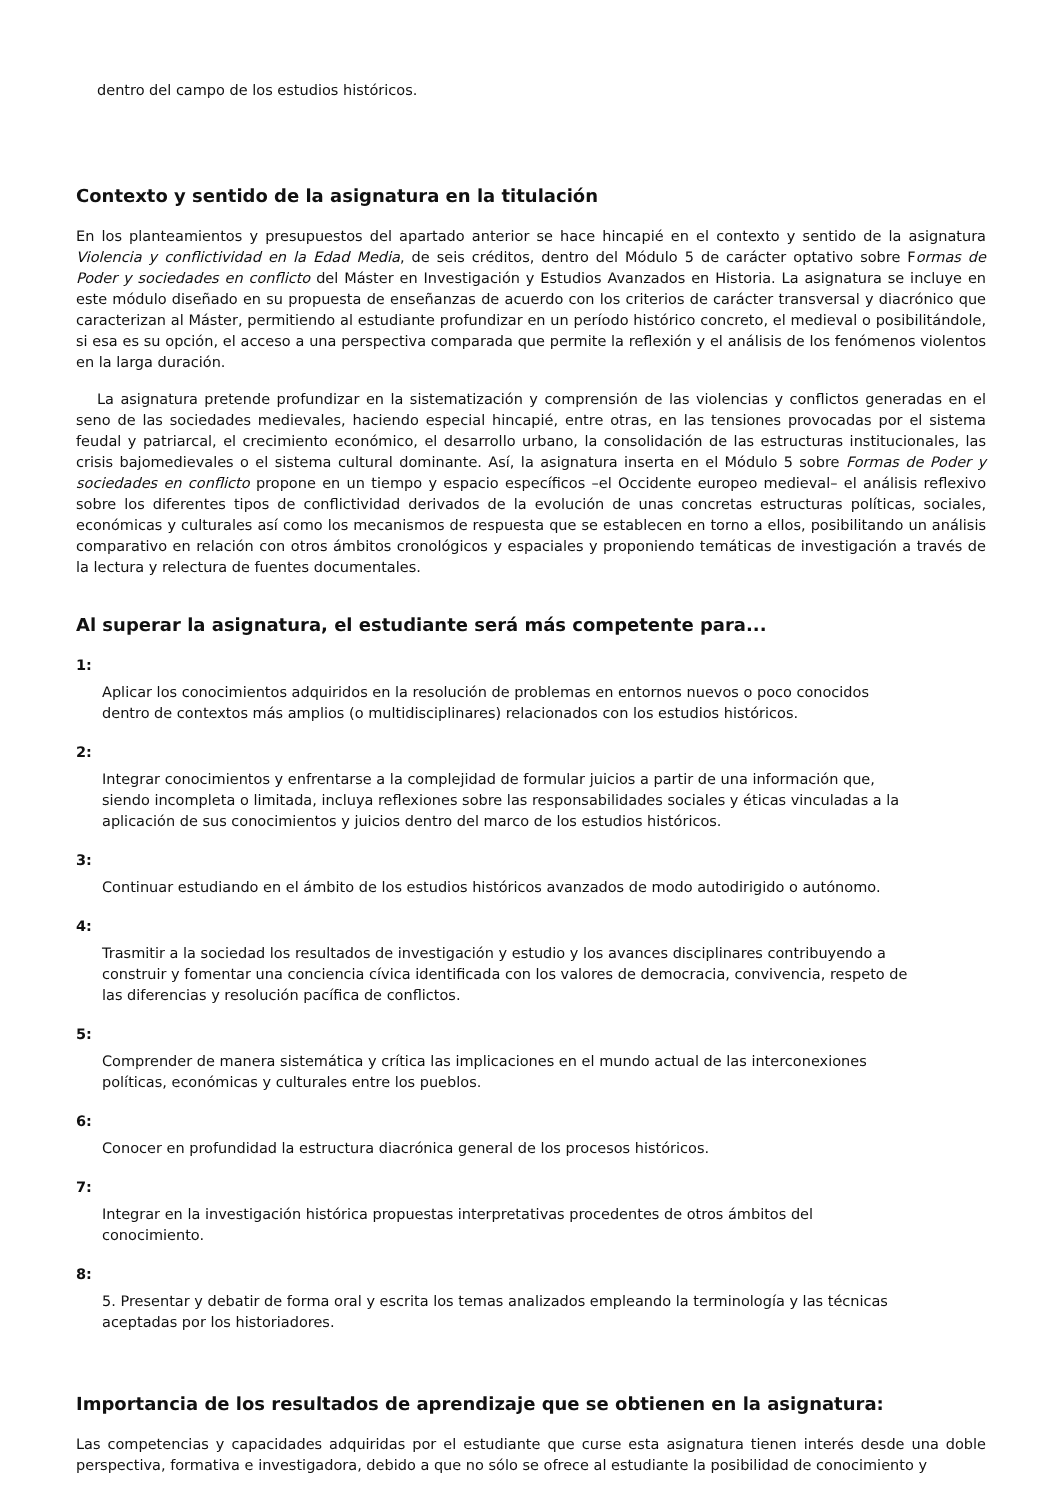dentro del campo de los estudios históricos.
Contexto y sentido de la asignatura en la titulación
En los planteamientos y presupuestos del apartado anterior se hace hincapié en el contexto y sentido de la asignatura Violencia y conflictividad en la Edad Media, de seis créditos, dentro del Módulo 5 de carácter optativo sobre Formas de Poder y sociedades en conflicto del Máster en Investigación y Estudios Avanzados en Historia. La asignatura se incluye en este módulo diseñado en su propuesta de enseñanzas de acuerdo con los criterios de carácter transversal y diacrónico que caracterizan al Máster, permitiendo al estudiante profundizar en un período histórico concreto, el medieval o posibilitándole, si esa es su opción, el acceso a una perspectiva comparada que permite la reflexión y el análisis de los fenómenos violentos en la larga duración.
La asignatura pretende profundizar en la sistematización y comprensión de las violencias y conflictos generadas en el seno de las sociedades medievales, haciendo especial hincapié, entre otras, en las tensiones provocadas por el sistema feudal y patriarcal, el crecimiento económico, el desarrollo urbano, la consolidación de las estructuras institucionales, las crisis bajomedievales o el sistema cultural dominante. Así, la asignatura inserta en el Módulo 5 sobre Formas de Poder y sociedades en conflicto propone en un tiempo y espacio específicos –el Occidente europeo medieval– el análisis reflexivo sobre los diferentes tipos de conflictividad derivados de la evolución de unas concretas estructuras políticas, sociales, económicas y culturales así como los mecanismos de respuesta que se establecen en torno a ellos, posibilitando un análisis comparativo en relación con otros ámbitos cronológicos y espaciales y proponiendo temáticas de investigación a través de la lectura y relectura de fuentes documentales.
Al superar la asignatura, el estudiante será más competente para...
1:
Aplicar los conocimientos adquiridos en la resolución de problemas en entornos nuevos o poco conocidos dentro de contextos más amplios (o multidisciplinares) relacionados con los estudios históricos.
2:
Integrar conocimientos y enfrentarse a la complejidad de formular juicios a partir de una información que, siendo incompleta o limitada, incluya reflexiones sobre las responsabilidades sociales y éticas vinculadas a la aplicación de sus conocimientos y juicios dentro del marco de los estudios históricos.
3:
Continuar estudiando en el ámbito de los estudios históricos avanzados de modo autodirigido o autónomo.
4:
Trasmitir a la sociedad los resultados de investigación y estudio y los avances disciplinares contribuyendo a construir y fomentar una conciencia cívica identificada con los valores de democracia, convivencia, respeto de las diferencias y resolución pacífica de conflictos.
5:
Comprender de manera sistemática y crítica las implicaciones en el mundo actual de las interconexiones políticas, económicas y culturales entre los pueblos.
6:
Conocer en profundidad la estructura diacrónica general de los procesos históricos.
7:
Integrar en la investigación histórica propuestas interpretativas procedentes de otros ámbitos del conocimiento.
8:
5. Presentar y debatir de forma oral y escrita los temas analizados empleando la terminología y las técnicas aceptadas por los historiadores.
Importancia de los resultados de aprendizaje que se obtienen en la asignatura:
Las competencias y capacidades adquiridas por el estudiante que curse esta asignatura tienen interés desde una doble perspectiva, formativa e investigadora, debido a que no sólo se ofrece al estudiante la posibilidad de conocimiento y